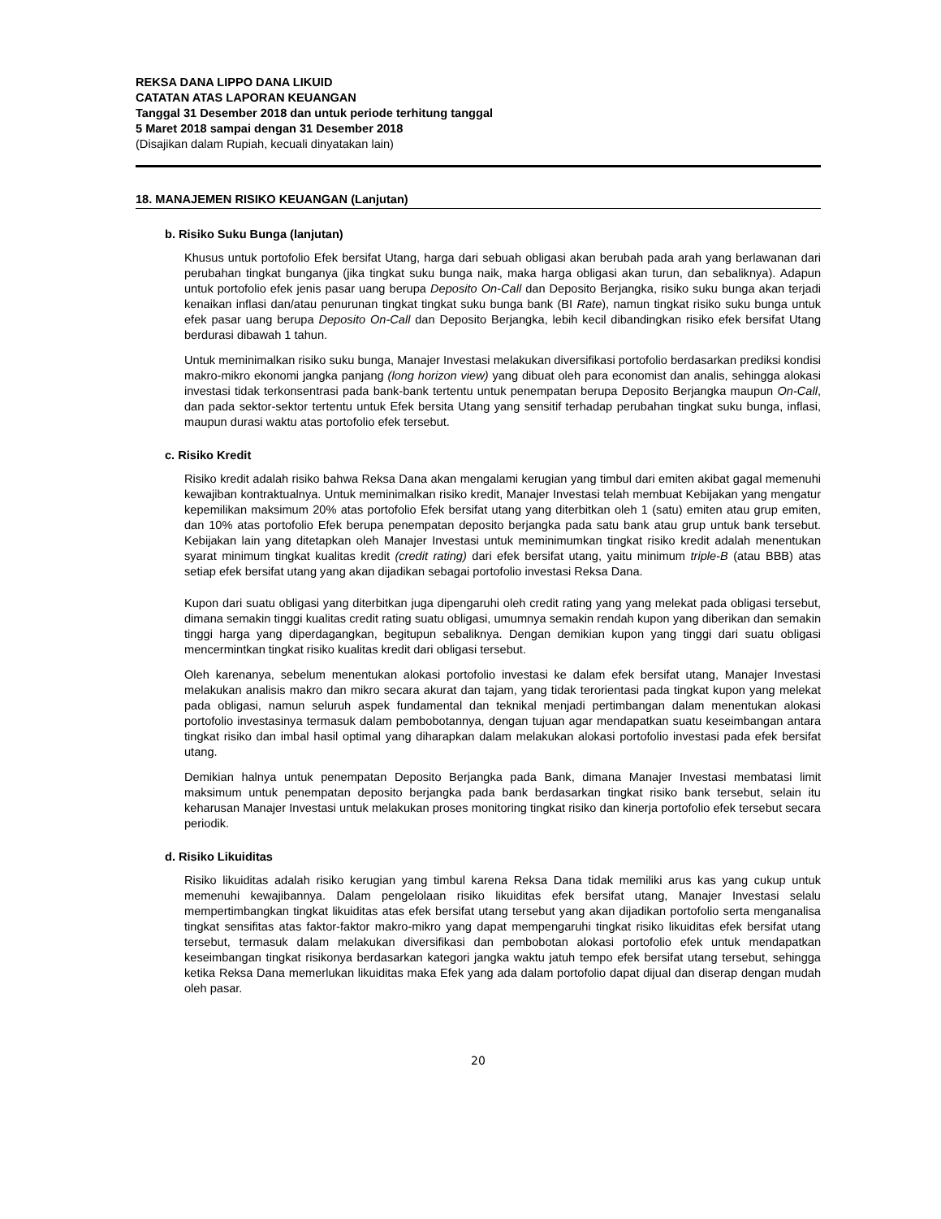REKSA DANA LIPPO DANA LIKUID
CATATAN ATAS LAPORAN KEUANGAN
Tanggal 31 Desember 2018 dan untuk periode terhitung tanggal
5 Maret 2018 sampai dengan 31 Desember 2018
(Disajikan dalam Rupiah, kecuali dinyatakan lain)
18. MANAJEMEN RISIKO KEUANGAN (Lanjutan)
b. Risiko Suku Bunga (lanjutan)
Khusus untuk portofolio Efek bersifat Utang, harga dari sebuah obligasi akan berubah pada arah yang berlawanan dari perubahan tingkat bunganya (jika tingkat suku bunga naik, maka harga obligasi akan turun, dan sebaliknya). Adapun untuk portofolio efek jenis pasar uang berupa Deposito On-Call dan Deposito Berjangka, risiko suku bunga akan terjadi kenaikan inflasi dan/atau penurunan tingkat tingkat suku bunga bank (BI Rate), namun tingkat risiko suku bunga untuk efek pasar uang berupa Deposito On-Call dan Deposito Berjangka, lebih kecil dibandingkan risiko efek bersifat Utang berdurasi dibawah 1 tahun.
Untuk meminimalkan risiko suku bunga, Manajer Investasi melakukan diversifikasi portofolio berdasarkan prediksi kondisi makro-mikro ekonomi jangka panjang (long horizon view) yang dibuat oleh para economist dan analis, sehingga alokasi investasi tidak terkonsentrasi pada bank-bank tertentu untuk penempatan berupa Deposito Berjangka maupun On-Call, dan pada sektor-sektor tertentu untuk Efek bersita Utang yang sensitif terhadap perubahan tingkat suku bunga, inflasi, maupun durasi waktu atas portofolio efek tersebut.
c. Risiko Kredit
Risiko kredit adalah risiko bahwa Reksa Dana akan mengalami kerugian yang timbul dari emiten akibat gagal memenuhi kewajiban kontraktualnya. Untuk meminimalkan risiko kredit, Manajer Investasi telah membuat Kebijakan yang mengatur kepemilikan maksimum 20% atas portofolio Efek bersifat utang yang diterbitkan oleh 1 (satu) emiten atau grup emiten, dan 10% atas portofolio Efek berupa penempatan deposito berjangka pada satu bank atau grup untuk bank tersebut. Kebijakan lain yang ditetapkan oleh Manajer Investasi untuk meminimumkan tingkat risiko kredit adalah menentukan syarat minimum tingkat kualitas kredit (credit rating) dari efek bersifat utang, yaitu minimum triple-B (atau BBB) atas setiap efek bersifat utang yang akan dijadikan sebagai portofolio investasi Reksa Dana.
Kupon dari suatu obligasi yang diterbitkan juga dipengaruhi oleh credit rating yang yang melekat pada obligasi tersebut, dimana semakin tinggi kualitas credit rating suatu obligasi, umumnya semakin rendah kupon yang diberikan dan semakin tinggi harga yang diperdagangkan, begitupun sebaliknya. Dengan demikian kupon yang tinggi dari suatu obligasi mencermintkan tingkat risiko kualitas kredit dari obligasi tersebut.
Oleh karenanya, sebelum menentukan alokasi portofolio investasi ke dalam efek bersifat utang, Manajer Investasi melakukan analisis makro dan mikro secara akurat dan tajam, yang tidak terorientasi pada tingkat kupon yang melekat pada obligasi, namun seluruh aspek fundamental dan teknikal menjadi pertimbangan dalam menentukan alokasi portofolio investasinya termasuk dalam pembobotannya, dengan tujuan agar mendapatkan suatu keseimbangan antara tingkat risiko dan imbal hasil optimal yang diharapkan dalam melakukan alokasi portofolio investasi pada efek bersifat utang.
Demikian halnya untuk penempatan Deposito Berjangka pada Bank, dimana Manajer Investasi membatasi limit maksimum untuk penempatan deposito berjangka pada bank berdasarkan tingkat risiko bank tersebut, selain itu keharusan Manajer Investasi untuk melakukan proses monitoring tingkat risiko dan kinerja portofolio efek tersebut secara periodik.
d. Risiko Likuiditas
Risiko likuiditas adalah risiko kerugian yang timbul karena Reksa Dana tidak memiliki arus kas yang cukup untuk memenuhi kewajibannya. Dalam pengelolaan risiko likuiditas efek bersifat utang, Manajer Investasi selalu mempertimbangkan tingkat likuiditas atas efek bersifat utang tersebut yang akan dijadikan portofolio serta menganalisa tingkat sensifitas atas faktor-faktor makro-mikro yang dapat mempengaruhi tingkat risiko likuiditas efek bersifat utang tersebut, termasuk dalam melakukan diversifikasi dan pembobotan alokasi portofolio efek untuk mendapatkan keseimbangan tingkat risikonya berdasarkan kategori jangka waktu jatuh tempo efek bersifat utang tersebut, sehingga ketika Reksa Dana memerlukan likuiditas maka Efek yang ada dalam portofolio dapat dijual dan diserap dengan mudah oleh pasar.
20